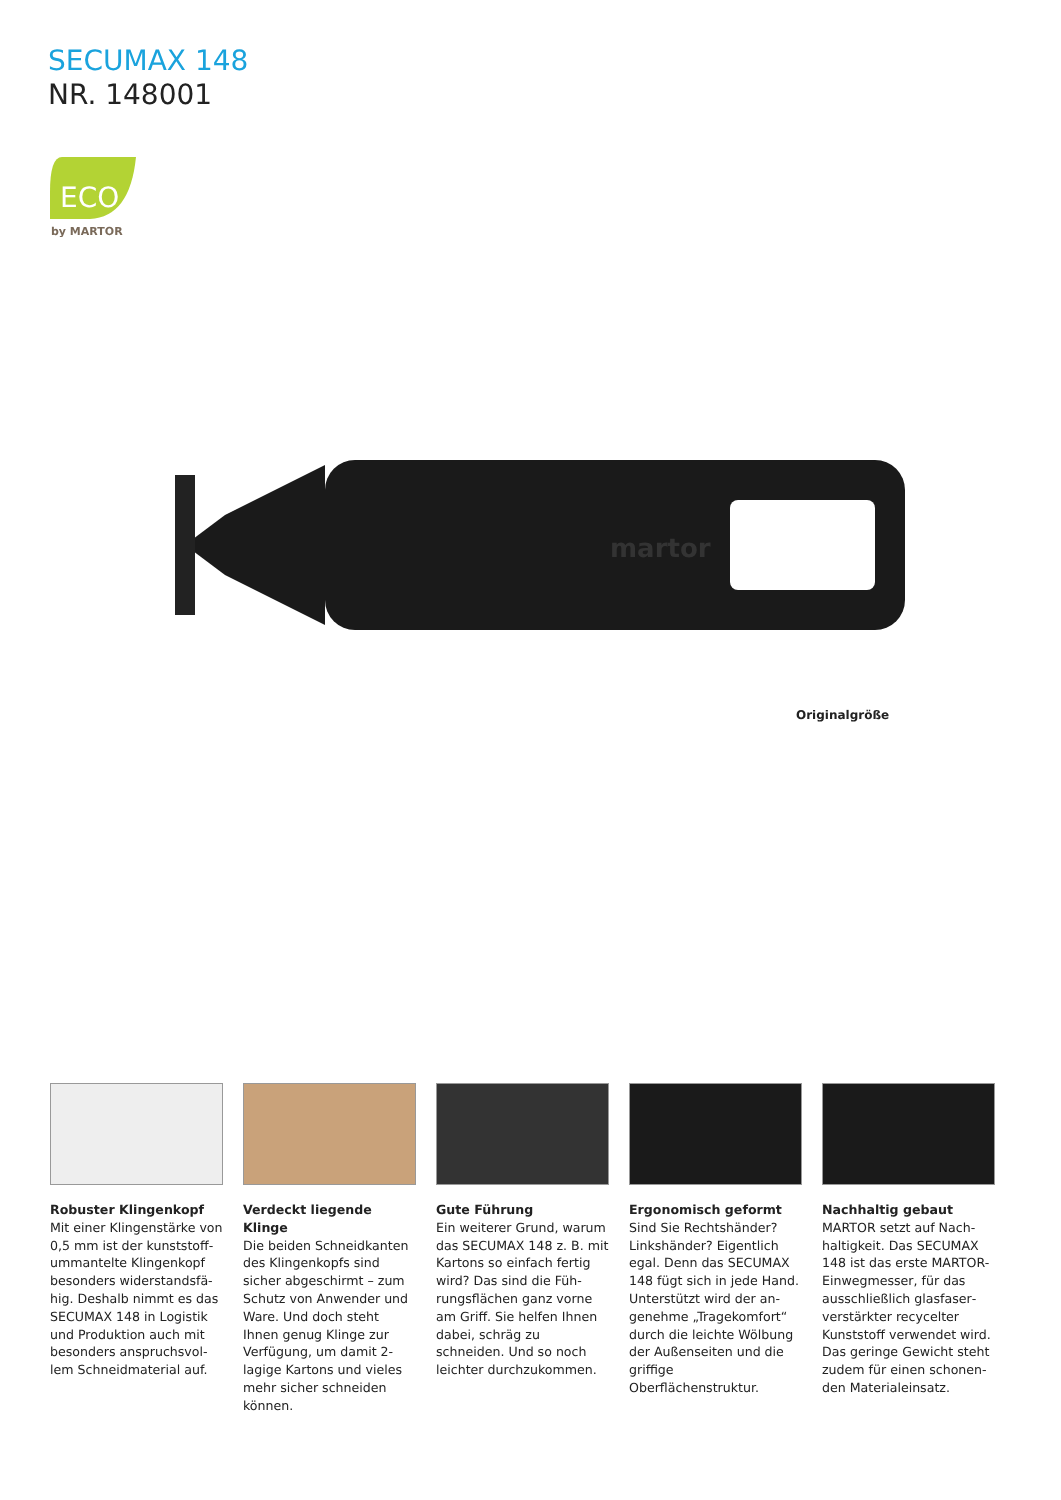SECUMAX 148
NR. 148001
ECO
by MARTOR
martor
Originalgröße
Robuster Klingenkopf
Mit einer Klingenstärke von 0,5 mm ist der kunststoff­ummantelte Klingenkopf besonders widerstandsfä­hig. Deshalb nimmt es das SECUMAX 148 in Logistik und Produktion auch mit besonders anspruchsvol­lem Schneidmaterial auf.
Verdeckt liegende Klinge
Die beiden Schneidkanten des Klingenkopfs sind sicher abgeschirmt – zum Schutz von Anwender und Ware. Und doch steht Ihnen genug Klinge zur Verfü­gung, um damit 2-lagige Kartons und vieles mehr sicher schneiden können.
Gute Führung
Ein weiterer Grund, warum das SECUMAX 148 z. B. mit Kartons so einfach fertig wird? Das sind die Füh­rungsflächen ganz vorne am Griff. Sie helfen Ihnen dabei, schräg zu schneiden. Und so noch leichter durch­zukommen.
Ergonomisch geformt
Sind Sie Rechtshänder? Linkshänder? Eigentlich egal. Denn das SECUMAX 148 fügt sich in jede Hand. Unterstützt wird der an­genehme „Tragekomfort“ durch die leichte Wölbung der Außenseiten und die griffige Oberflächenstruktur.
Nachhaltig gebaut
MARTOR setzt auf Nach­haltigkeit. Das SECUMAX 148 ist das erste MARTOR-Einwegmesser, für das ausschließlich glasfaser­verstärkter recycelter Kunststoff verwendet wird. Das geringe Gewicht steht zudem für einen schonen­den Materialeinsatz.